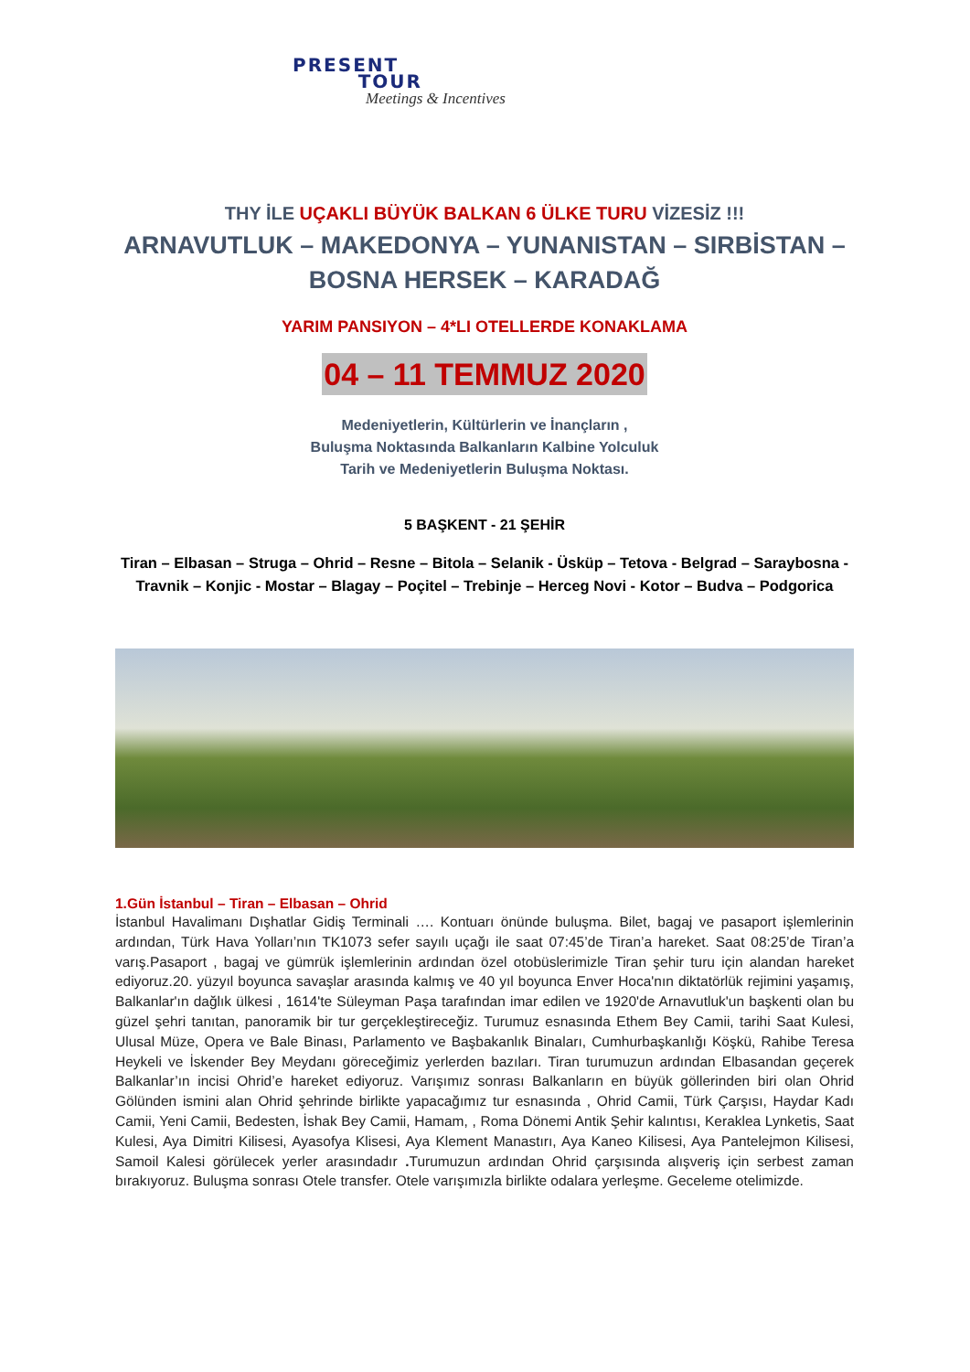PRESENT
TOUR
Meetings & Incentives
THY İLE UÇAKLI BÜYÜK BALKAN 6 ÜLKE TURU VİZESİZ !!!
ARNAVUTLUK – MAKEDONYA – YUNANISTAN – SIRBİSTAN – BOSNA HERSEK – KARADAĞ
YARIM PANSIYON – 4*LI OTELLERDE KONAKLAMA
04 – 11 TEMMUZ 2020
Medeniyetlerin, Kültürlerin ve İnançların ,
Buluşma Noktasında Balkanların Kalbine Yolculuk
Tarih ve Medeniyetlerin Buluşma Noktası.
5 BAŞKENT - 21 ŞEHİR
Tiran – Elbasan – Struga – Ohrid – Resne – Bitola – Selanik - Üsküp – Tetova - Belgrad – Saraybosna - Travnik – Konjic - Mostar – Blagay – Poçitel – Trebinje – Herceg Novi - Kotor – Budva – Podgorica
1.Gün İstanbul – Tiran – Elbasan – Ohrid
İstanbul Havalimanı Dışhatlar Gidiş Terminali …. Kontuarı önünde buluşma. Bilet, bagaj ve pasaport işlemlerinin ardından, Türk Hava Yolları’nın TK1073 sefer sayılı uçağı ile saat 07:45’de Tiran’a hareket. Saat 08:25’de Tiran’a varış.Pasaport , bagaj ve gümrük işlemlerinin ardından özel otobüslerimizle Tiran şehir turu için alandan hareket ediyoruz.20. yüzyıl boyunca savaşlar arasında kalmış ve 40 yıl boyunca Enver Hoca'nın diktatörlük rejimini yaşamış, Balkanlar'ın dağlık ülkesi , 1614'te Süleyman Paşa tarafından imar edilen ve 1920'de Arnavutluk'un başkenti olan bu güzel şehri tanıtan, panoramik bir tur gerçekleştireceğiz. Turumuz esnasında Ethem Bey Camii, tarihi Saat Kulesi, Ulusal Müze, Opera ve Bale Binası, Parlamento ve Başbakanlık Binaları, Cumhurbaşkanlığı Köşkü, Rahibe Teresa Heykeli ve İskender Bey Meydanı göreceğimiz yerlerden bazıları. Tiran turumuzun ardından Elbasandan geçerek Balkanlar’ın incisi Ohrid’e hareket ediyoruz. Varışımız sonrası Balkanların en büyük göllerinden biri olan Ohrid Gölünden ismini alan Ohrid şehrinde birlikte yapacağımız tur esnasında , Ohrid Camii, Türk Çarşısı, Haydar Kadı Camii, Yeni Camii, Bedesten, İshak Bey Camii, Hamam, , Roma Dönemi Antik Şehir kalıntısı, Keraklea Lynketis, Saat Kulesi, Aya Dimitri Kilisesi, Ayasofya Klisesi, Aya Klement Manastırı, Aya Kaneo Kilisesi, Aya Pantelejmon Kilisesi, Samoil Kalesi görülecek yerler arasındadır . Turumuzun ardından Ohrid çarşısında alışveriş için serbest zaman bırakıyoruz. Buluşma sonrası Otele transfer. Otele varışımızla birlikte odalara yerleşme. Geceleme otelimizde.